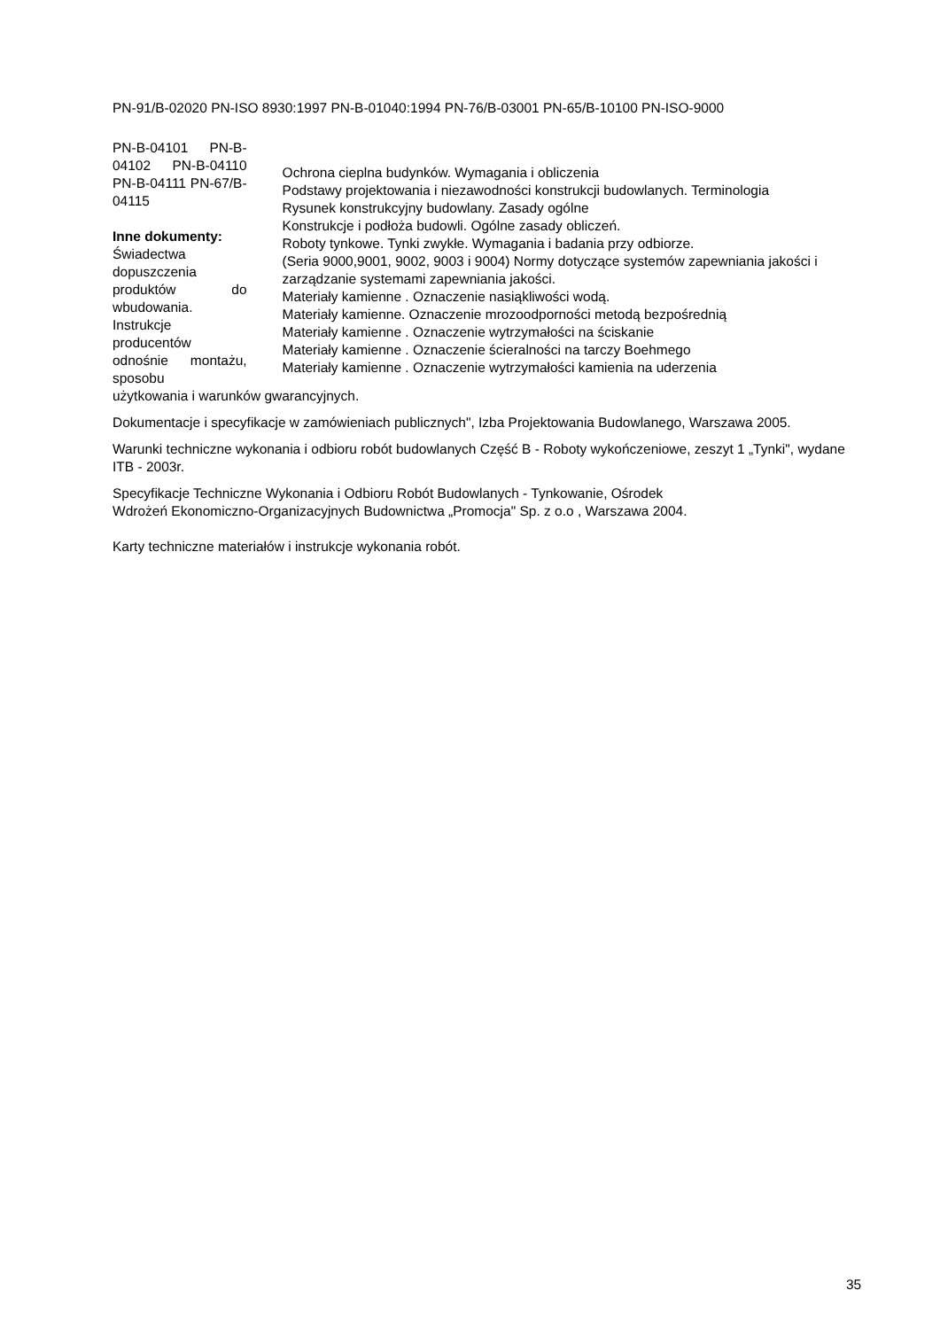PN-91/B-02020 PN-ISO 8930:1997 PN-B-01040:1994 PN-76/B-03001 PN-65/B-10100 PN-ISO-9000
PN-B-04101 PN-B-04102 PN-B-04110 PN-B-04111 PN-67/B-04115
Inne dokumenty:
Świadectwa dopuszczenia produktów do wbudowania. Instrukcje producentów odnośnie montażu, sposobu
Ochrona cieplna budynków. Wymagania i obliczenia
Podstawy projektowania i niezawodności konstrukcji budowlanych. Terminologia
Rysunek konstrukcyjny budowlany. Zasady ogólne
Konstrukcje i podłoża budowli. Ogólne zasady obliczeń.
Roboty tynkowe. Tynki zwykłe. Wymagania i badania przy odbiorze.
(Seria 9000,9001, 9002, 9003 i 9004) Normy dotyczące systemów zapewniania jakości i zarządzanie systemami zapewniania jakości.
Materiały kamienne . Oznaczenie nasiąkliwości wodą.
Materiały kamienne. Oznaczenie mrozoodporności metodą bezpośrednią
Materiały kamienne . Oznaczenie wytrzymałości na ściskanie
Materiały kamienne . Oznaczenie ścieralności na tarczy Boehmego
Materiały kamienne . Oznaczenie wytrzymałości kamienia na uderzenia
użytkowania i warunków gwarancyjnych.
Dokumentacje i specyfikacje w zamówieniach publicznych", Izba Projektowania Budowlanego, Warszawa 2005.
Warunki techniczne wykonania i odbioru robót budowlanych Część B - Roboty wykończeniowe, zeszyt 1 „Tynki", wydane ITB - 2003r.
Specyfikacje Techniczne Wykonania i Odbioru Robót Budowlanych - Tynkowanie, Ośrodek
Wdrożeń Ekonomiczno-Organizacyjnych Budownictwa „Promocja" Sp. z o.o , Warszawa 2004.
Karty techniczne materiałów i instrukcje wykonania robót.
35